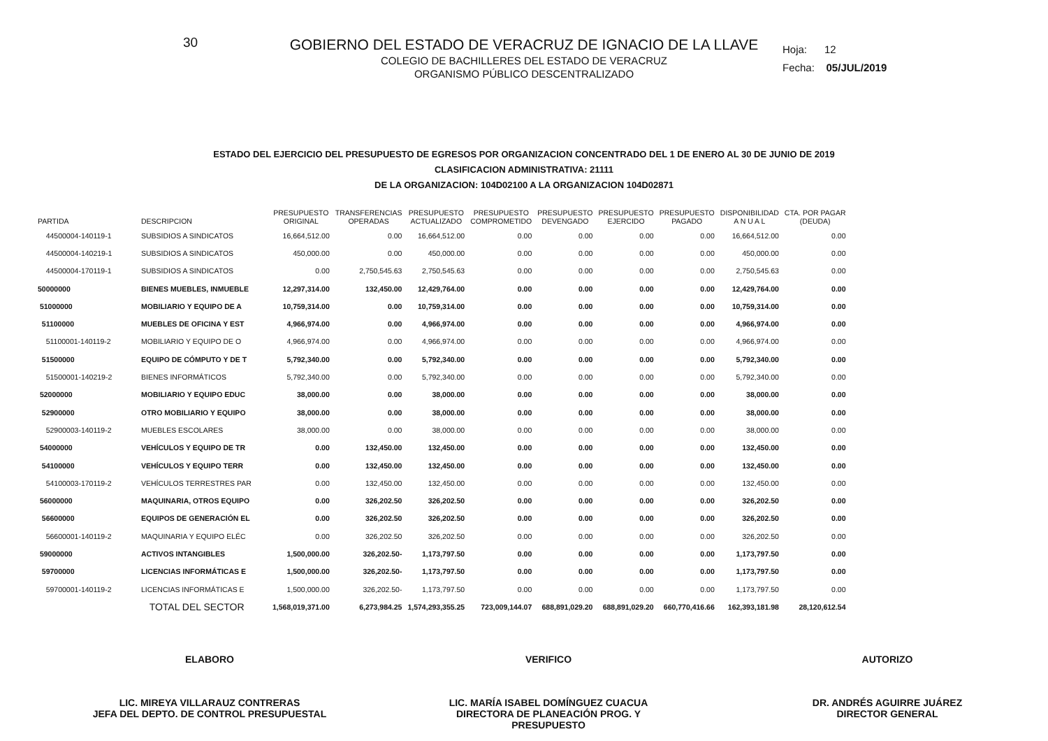30
GOBIERNO DEL ESTADO DE VERACRUZ DE IGNACIO DE LA LLAVE
COLEGIO DE BACHILLERES DEL ESTADO DE VERACRUZ
ORGANISMO PÚBLICO DESCENTRALIZADO
Hoja: 12
Fecha: 05/JUL/2019
ESTADO DEL EJERCICIO DEL PRESUPUESTO DE EGRESOS POR ORGANIZACION CONCENTRADO DEL 1 DE ENERO AL 30 DE JUNIO DE 2019
CLASIFICACION ADMINISTRATIVA: 21111
DE LA ORGANIZACION: 104D02100 A LA ORGANIZACION 104D02871
| PARTIDA | DESCRIPCION | PRESUPUESTO ORIGINAL | TRANSFERENCIAS OPERADAS | PRESUPUESTO ACTUALIZADO | PRESUPUESTO COMPROMETIDO | PRESUPUESTO DEVENGADO | PRESUPUESTO EJERCIDO | PRESUPUESTO PAGADO | DISPONIBILIDAD A N U A L | CTA. POR PAGAR (DEUDA) |
| --- | --- | --- | --- | --- | --- | --- | --- | --- | --- | --- |
| 44500004-140119-1 | SUBSIDIOS A SINDICATOS | 16,664,512.00 | 0.00 | 16,664,512.00 | 0.00 | 0.00 | 0.00 | 0.00 | 16,664,512.00 | 0.00 |
| 44500004-140219-1 | SUBSIDIOS A SINDICATOS | 450,000.00 | 0.00 | 450,000.00 | 0.00 | 0.00 | 0.00 | 0.00 | 450,000.00 | 0.00 |
| 44500004-170119-1 | SUBSIDIOS A SINDICATOS | 0.00 | 2,750,545.63 | 2,750,545.63 | 0.00 | 0.00 | 0.00 | 0.00 | 2,750,545.63 | 0.00 |
| 50000000 | BIENES MUEBLES, INMUEBLE | 12,297,314.00 | 132,450.00 | 12,429,764.00 | 0.00 | 0.00 | 0.00 | 0.00 | 12,429,764.00 | 0.00 |
| 51000000 | MOBILIARIO Y EQUIPO DE A | 10,759,314.00 | 0.00 | 10,759,314.00 | 0.00 | 0.00 | 0.00 | 0.00 | 10,759,314.00 | 0.00 |
| 51100000 | MUEBLES DE OFICINA Y EST | 4,966,974.00 | 0.00 | 4,966,974.00 | 0.00 | 0.00 | 0.00 | 0.00 | 4,966,974.00 | 0.00 |
| 51100001-140119-2 | MOBILIARIO Y EQUIPO DE O | 4,966,974.00 | 0.00 | 4,966,974.00 | 0.00 | 0.00 | 0.00 | 0.00 | 4,966,974.00 | 0.00 |
| 51500000 | EQUIPO DE CÓMPUTO Y DE T | 5,792,340.00 | 0.00 | 5,792,340.00 | 0.00 | 0.00 | 0.00 | 0.00 | 5,792,340.00 | 0.00 |
| 51500001-140219-2 | BIENES INFORMÁTICOS | 5,792,340.00 | 0.00 | 5,792,340.00 | 0.00 | 0.00 | 0.00 | 0.00 | 5,792,340.00 | 0.00 |
| 52000000 | MOBILIARIO Y EQUIPO EDUC | 38,000.00 | 0.00 | 38,000.00 | 0.00 | 0.00 | 0.00 | 0.00 | 38,000.00 | 0.00 |
| 52900000 | OTRO MOBILIARIO Y EQUIPO | 38,000.00 | 0.00 | 38,000.00 | 0.00 | 0.00 | 0.00 | 0.00 | 38,000.00 | 0.00 |
| 52900003-140119-2 | MUEBLES ESCOLARES | 38,000.00 | 0.00 | 38,000.00 | 0.00 | 0.00 | 0.00 | 0.00 | 38,000.00 | 0.00 |
| 54000000 | VEHÍCULOS Y EQUIPO DE TR | 0.00 | 132,450.00 | 132,450.00 | 0.00 | 0.00 | 0.00 | 0.00 | 132,450.00 | 0.00 |
| 54100000 | VEHÍCULOS Y EQUIPO TERR | 0.00 | 132,450.00 | 132,450.00 | 0.00 | 0.00 | 0.00 | 0.00 | 132,450.00 | 0.00 |
| 54100003-170119-2 | VEHÍCULOS TERRESTRES PAR | 0.00 | 132,450.00 | 132,450.00 | 0.00 | 0.00 | 0.00 | 0.00 | 132,450.00 | 0.00 |
| 56000000 | MAQUINARIA, OTROS EQUIPO | 0.00 | 326,202.50 | 326,202.50 | 0.00 | 0.00 | 0.00 | 0.00 | 326,202.50 | 0.00 |
| 56600000 | EQUIPOS DE GENERACIÓN EL | 0.00 | 326,202.50 | 326,202.50 | 0.00 | 0.00 | 0.00 | 0.00 | 326,202.50 | 0.00 |
| 56600001-140119-2 | MAQUINARIA Y EQUIPO ELÉC | 0.00 | 326,202.50 | 326,202.50 | 0.00 | 0.00 | 0.00 | 0.00 | 326,202.50 | 0.00 |
| 59000000 | ACTIVOS INTANGIBLES | 1,500,000.00 | 326,202.50- | 1,173,797.50 | 0.00 | 0.00 | 0.00 | 0.00 | 1,173,797.50 | 0.00 |
| 59700000 | LICENCIAS INFORMÁTICAS E | 1,500,000.00 | 326,202.50- | 1,173,797.50 | 0.00 | 0.00 | 0.00 | 0.00 | 1,173,797.50 | 0.00 |
| 59700001-140119-2 | LICENCIAS INFORMÁTICAS E | 1,500,000.00 | 326,202.50- | 1,173,797.50 | 0.00 | 0.00 | 0.00 | 0.00 | 1,173,797.50 | 0.00 |
| | TOTAL DEL SECTOR | 1,568,019,371.00 | 6,273,984.25 | 1,574,293,355.25 | 723,009,144.07 | 688,891,029.20 | 688,891,029.20 | 660,770,416.66 | 162,393,181.98 | 28,120,612.54 |
ELABORO
LIC. MIREYA VILLARAUZ CONTRERAS
JEFA DEL DEPTO. DE CONTROL PRESUPUESTAL
VERIFICO
LIC. MARÍA ISABEL DOMÍNGUEZ CUACUA
DIRECTORA DE PLANEACIÓN PROG. Y PRESUPUESTO
AUTORIZO
DR. ANDRÉS AGUIRRE JUÁREZ
DIRECTOR GENERAL